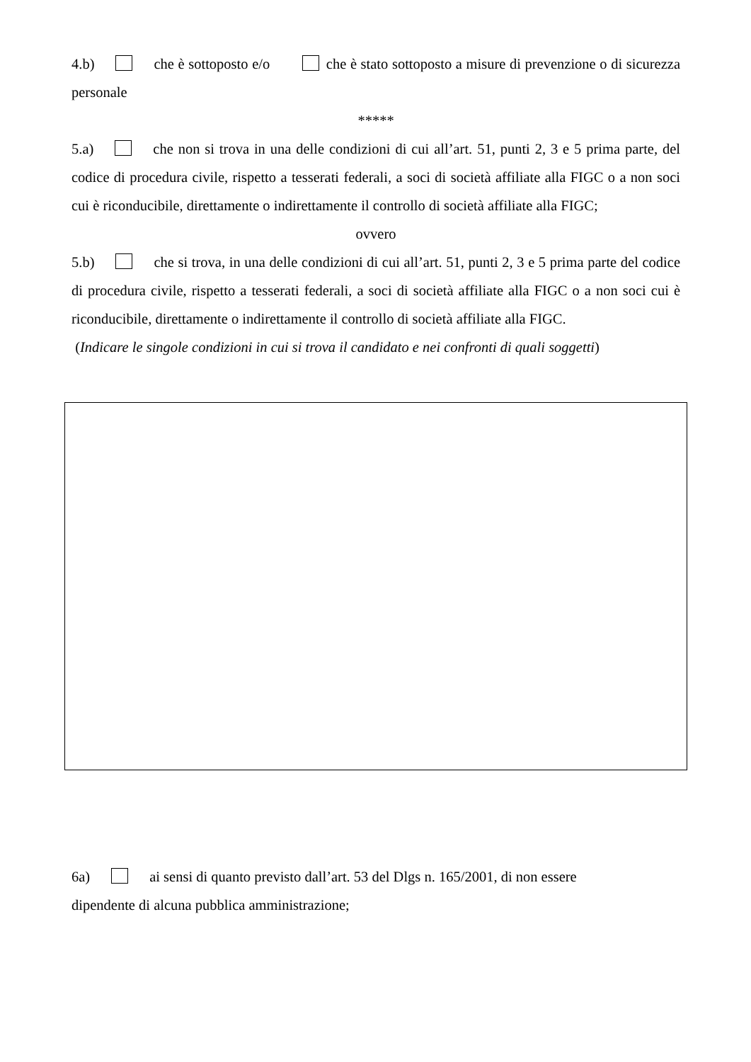4.b) che è sottoposto e/o che è stato sottoposto a misure di prevenzione o di sicurezza personale
*****
5.a) che non si trova in una delle condizioni di cui all’art. 51, punti 2, 3 e 5 prima parte, del codice di procedura civile, rispetto a tesserati federali, a soci di società affiliate alla FIGC o a non soci cui è riconducibile, direttamente o indirettamente il controllo di società affiliate alla FIGC;
ovvero
5.b) che si trova, in una delle condizioni di cui all’art. 51, punti 2, 3 e 5 prima parte del codice di procedura civile, rispetto a tesserati federali, a soci di società affiliate alla FIGC o a non soci cui è riconducibile, direttamente o indirettamente il controllo di società affiliate alla FIGC.
(Indicare le singole condizioni in cui si trova il candidato e nei confronti di quali soggetti)
6a) ai sensi di quanto previsto dall’art. 53 del Dlgs n. 165/2001, di non essere
dipendente di alcuna pubblica amministrazione;